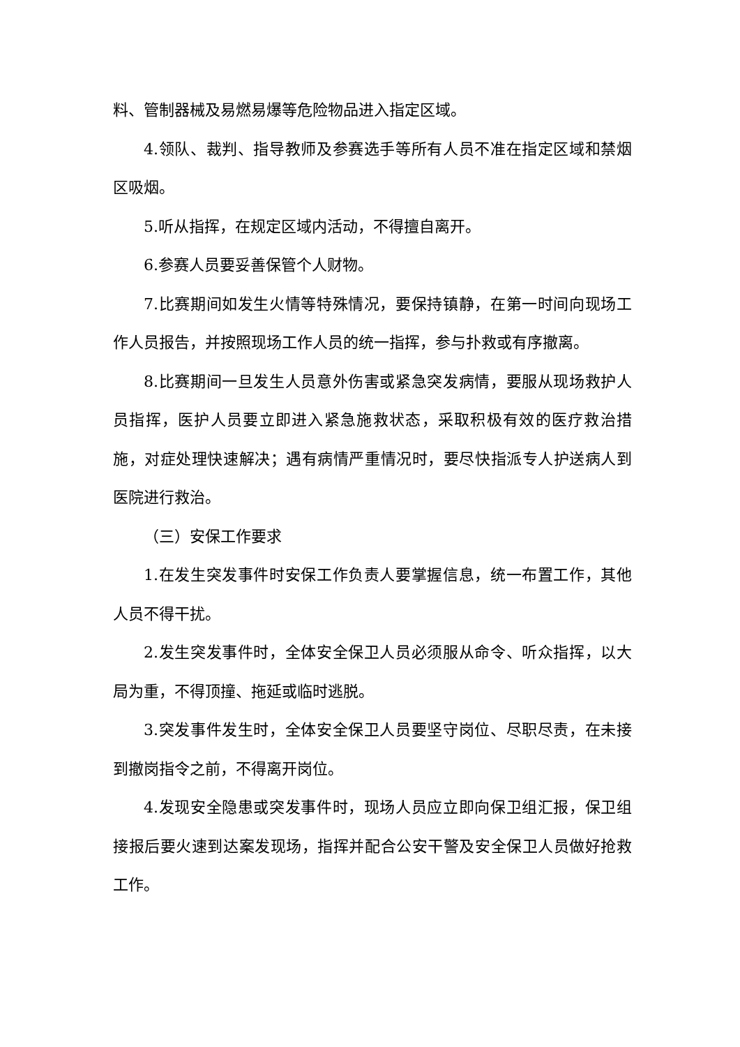料、管制器械及易燃易爆等危险物品进入指定区域。
4.领队、裁判、指导教师及参赛选手等所有人员不准在指定区域和禁烟区吸烟。
5.听从指挥，在规定区域内活动，不得擅自离开。
6.参赛人员要妥善保管个人财物。
7.比赛期间如发生火情等特殊情况，要保持镇静，在第一时间向现场工作人员报告，并按照现场工作人员的统一指挥，参与扑救或有序撤离。
8.比赛期间一旦发生人员意外伤害或紧急突发病情，要服从现场救护人员指挥，医护人员要立即进入紧急施救状态，采取积极有效的医疗救治措施，对症处理快速解决；遇有病情严重情况时，要尽快指派专人护送病人到医院进行救治。
（三）安保工作要求
1.在发生突发事件时安保工作负责人要掌握信息，统一布置工作，其他人员不得干扰。
2.发生突发事件时，全体安全保卫人员必须服从命令、听众指挥，以大局为重，不得顶撞、拖延或临时逃脱。
3.突发事件发生时，全体安全保卫人员要坚守岗位、尽职尽责，在未接到撤岗指令之前，不得离开岗位。
4.发现安全隐患或突发事件时，现场人员应立即向保卫组汇报，保卫组接报后要火速到达案发现场，指挥并配合公安干警及安全保卫人员做好抢救工作。